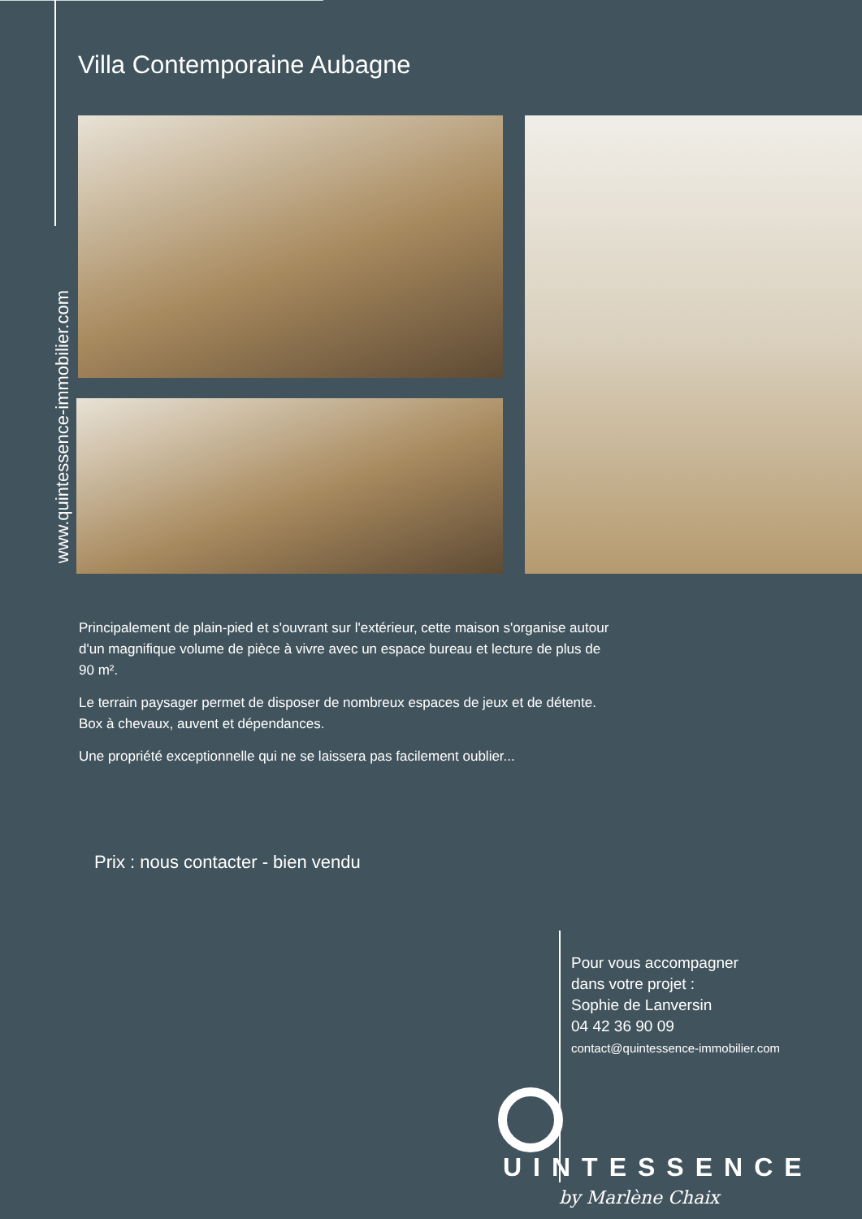Villa Contemporaine Aubagne
www.quintessence-immobilier.com
Principalement de plain-pied et s'ouvrant sur l'extérieur, cette maison s'organise autour d'un magnifique volume de pièce à vivre avec un espace bureau et lecture de plus de 90 m².
Le terrain paysager permet de disposer de nombreux espaces de jeux et de détente. Box à chevaux, auvent et dépendances.
Une propriété exceptionnelle qui ne se laissera pas facilement oublier...
Prix : nous contacter - bien vendu
Pour vous accompagner
dans votre projet :
Sophie de Lanversin
04 42 36 90 09
contact@quintessence-immobilier.com
UINTESSENCE
by Marlène Chaix